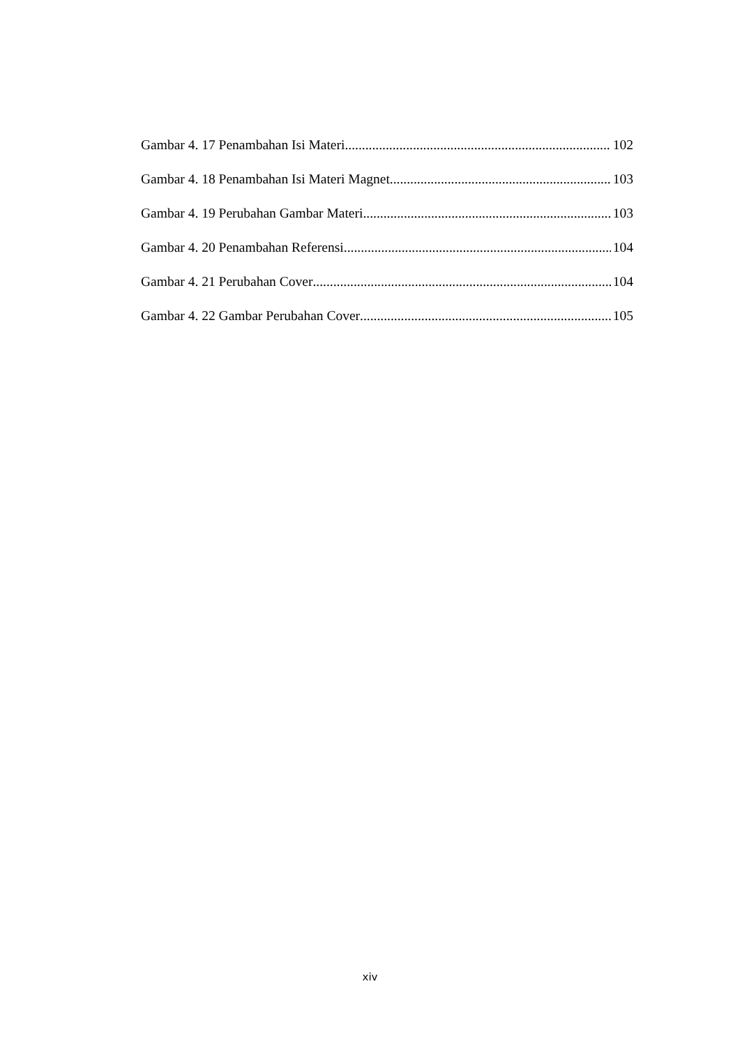Gambar 4. 17 Penambahan Isi Materi 102
Gambar 4. 18 Penambahan Isi Materi Magnet 103
Gambar 4. 19 Perubahan Gambar Materi 103
Gambar 4. 20 Penambahan Referensi 104
Gambar 4. 21 Perubahan Cover 104
Gambar 4. 22 Gambar Perubahan Cover 105
xiv